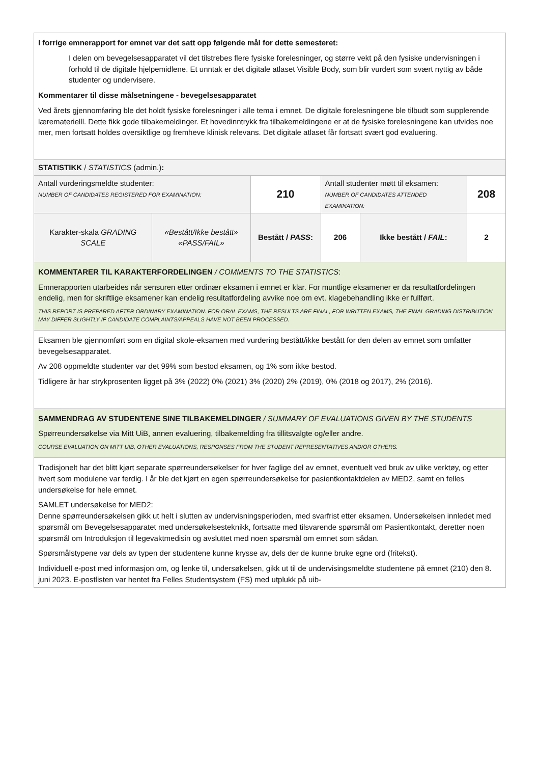| I forrige emnerapport for emnet var det satt opp følgende mål for dette semesteret: I delen om bevegelsesapparatet vil det tilstrebes flere fysiske forelesninger, og større vekt på den fysiske undervisningen i forhold til de digitale hjelpemidlene. Et unntak er det digitale atlaset Visible Body, som blir vurdert som svært nyttig av både studenter og undervisere. Kommentarer til disse målsetningene - bevegelsesapparatet Ved årets gjennomføring ble det holdt fysiske forelesninger i alle tema i emnet. De digitale forelesningene ble tilbudt som supplerende lærematerielll. Dette fikk gode tilbakemeldinger. Et hovedinntrykk fra tilbakemeldingene er at de fysiske forelesningene kan utvides noe mer, men fortsatt holdes oversiktlige og fremheve klinisk relevans. Det digitale atlaset får fortsatt svært god evaluering. | | | | | | |
| STATISTIKK / STATISTICS (admin.) : | | | | | | |
| Antall vurderingsmeldte studenter: NUMBER OF CANDIDATES REGISTERED FOR EXAMINATION: | | 210 | Antall studenter møtt til eksamen: NUMBER OF CANDIDATES ATTENDED EXAMINATION: | | | 208 |
| Karakter-skala GRADING SCALE | «Bestått/Ikke bestått» «PASS/FAIL» | Bestått / PASS : | 206 | Ikke bestått / FAIL : | 2 | |
| KOMMENTARER TIL KARAKTERFORDELINGEN / COMMENTS TO THE STATISTICS : Emnerapporten utarbeides når sensuren etter ordinær eksamen i emnet er klar. For muntlige eksamener er da resultatfordelingen endelig, men for skriftlige eksamener kan endelig resultatfordeling avvike noe om evt. klagebehandling ikke er fullført. THIS REPORT IS PREPARED AFTER ORDINARY EXAMINATION. FOR ORAL EXAMS, THE RESULTS ARE FINAL, FOR WRITTEN EXAMS, THE FINAL GRADING DISTRIBUTION MAY DIFFER SLIGHTLY IF CANDIDATE COMPLAINTS/APPEALS HAVE NOT BEEN PROCESSED. | | | | | | |
| Eksamen ble gjennomført som en digital skole-eksamen med vurdering bestått/ikke bestått for den delen av emnet som omfatter bevegelsesapparatet. Av 208 oppmeldte studenter var det 99% som bestod eksamen, og 1% som ikke bestod. Tidligere år har strykprosenten ligget på 3% (2022) 0% (2021) 3% (2020) 2% (2019), 0% (2018 og 2017), 2% (2016). | | | | | | |
| SAMMENDRAG AV STUDENTENE SINE TILBAKEMELDINGER / SUMMARY OF EVALUATIONS GIVEN BY THE STUDENTS Spørreundersøkelse via Mitt UiB, annen evaluering, tilbakemelding fra tillitsvalgte og/eller andre. COURSE EVALUATION ON MITT UIB, OTHER EVALUATIONS, RESPONSES FROM THE STUDENT REPRESENTATIVES AND/OR OTHERS. | | | | | | |
| Tradisjonelt har det blitt kjørt separate spørreundersøkelser for hver faglige del av emnet, eventuelt ved bruk av ulike verktøy, og etter hvert som modulene var ferdig. I år ble det kjørt en egen spørreundersøkelse for pasientkontaktdelen av MED2, samt en felles undersøkelse for hele emnet. SAMLET undersøkelse for MED2: Denne spørreundersøkelsen gikk ut helt i slutten av undervisningsperioden, med svarfrist etter eksamen. Undersøkelsen innledet med spørsmål om Bevegelsesapparatet med undersøkelsesteknikk, fortsatte med tilsvarende spørsmål om Pasientkontakt, deretter noen spørsmål om Introduksjon til legevaktmedisin og avsluttet med noen spørsmål om emnet som sådan. Spørsmålstypene var dels av typen der studentene kunne krysse av, dels der de kunne bruke egne ord (fritekst). Individuell e-post med informasjon om, og lenke til, undersøkelsen, gikk ut til de undervisingsmeldte studentene på emnet (210) den 8. juni 2023. E-postlisten var hentet fra Felles Studentsystem (FS) med utplukk på uib- | | | | | | |